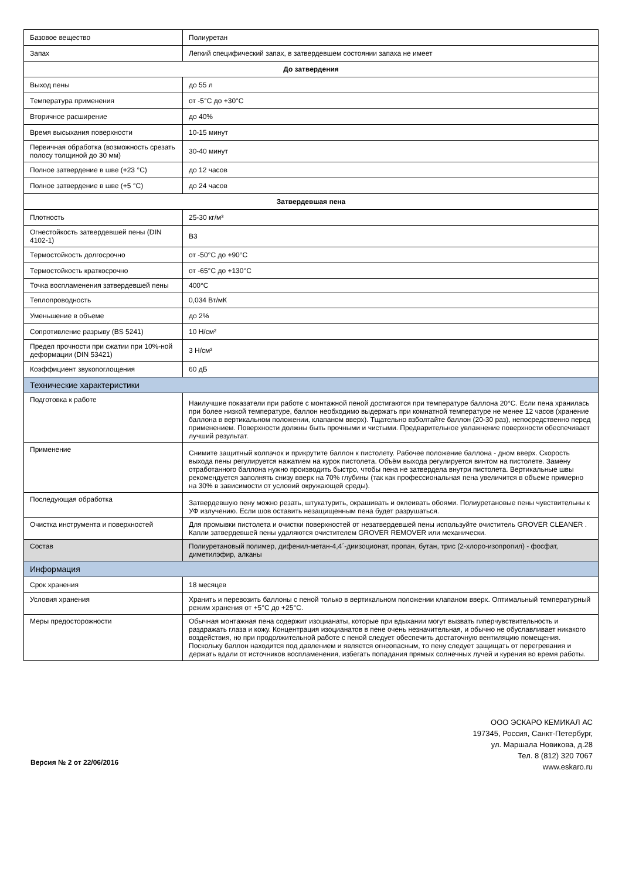| Базовое вещество | Полиуретан |
| Запах | Легкий специфический запах, в затвердевшем состоянии запаха не имеет |
| До затвердения | |
| Выход пены | до 55 л |
| Температура применения | от -5°С до +30°С |
| Вторичное расширение | до 40% |
| Время высыхания поверхности | 10-15 минут |
| Первичная обработка (возможность срезать полосу толщиной до 30 мм) | 30-40 минут |
| Полное затвердение в шве (+23 °С) | до 12 часов |
| Полное затвердение в шве (+5 °С) | до 24 часов |
| Затвердевшая пена | |
| Плотность | 25-30 кг/м³ |
| Огнестойкость затвердевшей пены (DIN 4102-1) | B3 |
| Термостойкость долгосрочно | от -50°С до +90°С |
| Термостойкость краткосрочно | от -65°С до +130°С |
| Точка воспламенения затвердевшей пены | 400°С |
| Теплопроводность | 0,034 Вт/мК |
| Уменьшение в объеме | до 2% |
| Сопротивление разрыву (BS 5241) | 10 Н/см² |
| Предел прочности при сжатии при 10%-ной деформации (DIN 53421) | 3 Н/см² |
| Коэффициент звукопоглощения | 60 дБ |
| Технические характеристики | |
| Подготовка к работе | Наилучшие показатели при работе с монтажной пеной достигаются при температуре баллона 20°С. Если пена хранилась при более низкой температуре, баллон необходимо выдержать при комнатной температуре не менее 12 часов (хранение баллона в вертикальном положении, клапаном вверх). Тщательно взболтайте баллон (20-30 раз), непосредственно перед применением. Поверхности должны быть прочными и чистыми. Предварительное увлажнение поверхности обеспечивает лучший результат. |
| Применение | Снимите защитный колпачок и прикрутите баллон к пистолету. Рабочее положение баллона - дном вверх. Скорость выхода пены регулируется нажатием на курок пистолета. Объём выхода регулируется винтом на пистолете. Замену отработанного баллона нужно производить быстро, чтобы пена не затвердела внутри пистолета. Вертикальные швы рекомендуется заполнять снизу вверх на 70% глубины (так как профессиональная пена увеличится в объеме примерно на 30% в зависимости от условий окружающей среды). |
| Последующая обработка | Затвердевшую пену можно резать, штукатурить, окрашивать и оклеивать обоями. Полиуретановые пены чувствительны к УФ излучению. Если шов оставить незащищенным пена будет разрушаться. |
| Очистка инструмента и поверхностей | Для промывки пистолета и очистки поверхностей от незатвердевшей пены используйте очиститель GROVER CLEANER . Капли затвердевшей пены удаляются очистителем GROVER REMOVER или механически. |
| Состав | Полиуретановый полимер, дифенил-метан-4,4´-диизоционат, пропан, бутан, трис (2-хлоро-изопропил) - фосфат, диметилэфир, алканы |
| Информация | |
| Срок хранения | 18 месяцев |
| Условия хранения | Хранить и перевозить баллоны с пеной только в вертикальном положении клапаном вверх. Оптимальный температурный режим хранения от +5°С до +25°С. |
| Меры предосторожности | Обычная монтажная пена содержит изоцианаты, которые при вдыхании могут вызвать гиперчувствительность и раздражать глаза и кожу. Концентрация изоцианатов в пене очень незначительная, и обычно не обуславливает никакого воздействия, но при продолжительной работе с пеной следует обеспечить достаточную вентиляцию помещения. Поскольку баллон находится под давлением и является огнеопасным, то пену следует защищать от перегревания и держать вдали от источников воспламенения, избегать попадания прямых солнечных лучей и курения во время работы. |
Версия № 2 от 22/06/2016
ООО ЭСКАРО КЕМИКАЛ АС
197345, Россия, Санкт-Петербург,
ул. Маршала Новикова, д.28
Тел. 8 (812) 320 7067
www.eskaro.ru